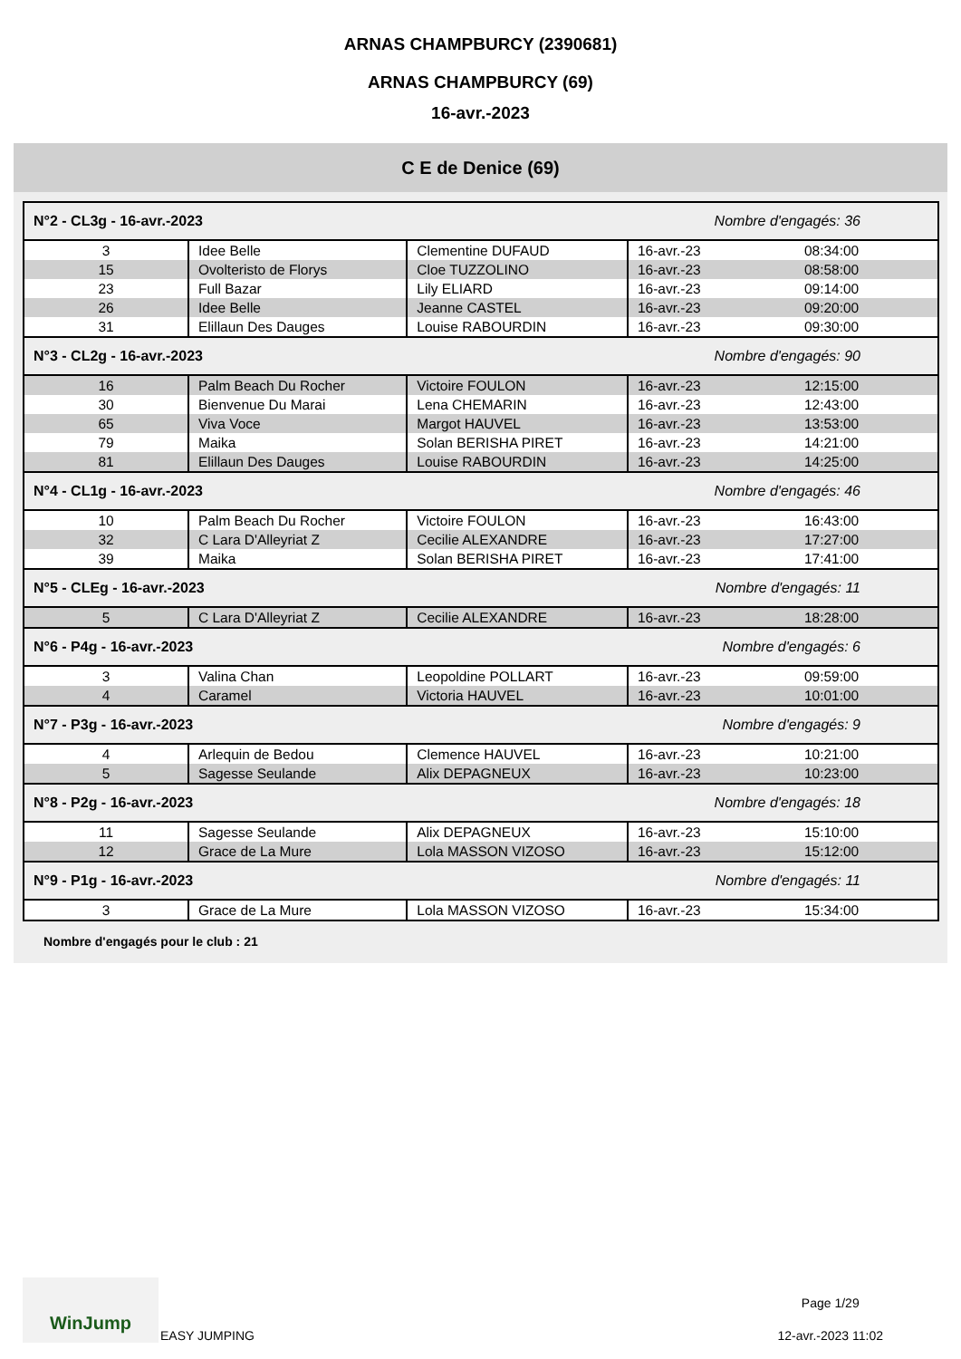ARNAS CHAMPBURCY (2390681)
ARNAS CHAMPBURCY (69)
16-avr.-2023
C E de Denice (69)
| N°2 - CL3g - 16-avr.-2023 | | | Nombre d'engagés: 36 | |
| 3 | Idee Belle | Clementine DUFAUD | 16-avr.-23 | 08:34:00 |
| 15 | Ovolteristo de Florys | Cloe TUZZOLINO | 16-avr.-23 | 08:58:00 |
| 23 | Full Bazar | Lily ELIARD | 16-avr.-23 | 09:14:00 |
| 26 | Idee Belle | Jeanne CASTEL | 16-avr.-23 | 09:20:00 |
| 31 | Elillaun Des Dauges | Louise RABOURDIN | 16-avr.-23 | 09:30:00 |
| N°3 - CL2g - 16-avr.-2023 | | | Nombre d'engagés: 90 | |
| 16 | Palm Beach Du Rocher | Victoire FOULON | 16-avr.-23 | 12:15:00 |
| 30 | Bienvenue Du Marai | Lena CHEMARIN | 16-avr.-23 | 12:43:00 |
| 65 | Viva Voce | Margot HAUVEL | 16-avr.-23 | 13:53:00 |
| 79 | Maika | Solan BERISHA PIRET | 16-avr.-23 | 14:21:00 |
| 81 | Elillaun Des Dauges | Louise RABOURDIN | 16-avr.-23 | 14:25:00 |
| N°4 - CL1g - 16-avr.-2023 | | | Nombre d'engagés: 46 | |
| 10 | Palm Beach Du Rocher | Victoire FOULON | 16-avr.-23 | 16:43:00 |
| 32 | C Lara D'Alleyriat Z | Cecilie ALEXANDRE | 16-avr.-23 | 17:27:00 |
| 39 | Maika | Solan BERISHA PIRET | 16-avr.-23 | 17:41:00 |
| N°5 - CLEg - 16-avr.-2023 | | | Nombre d'engagés: 11 | |
| 5 | C Lara D'Alleyriat Z | Cecilie ALEXANDRE | 16-avr.-23 | 18:28:00 |
| N°6 - P4g - 16-avr.-2023 | | | Nombre d'engagés: 6 | |
| 3 | Valina Chan | Leopoldine POLLART | 16-avr.-23 | 09:59:00 |
| 4 | Caramel | Victoria HAUVEL | 16-avr.-23 | 10:01:00 |
| N°7 - P3g - 16-avr.-2023 | | | Nombre d'engagés: 9 | |
| 4 | Arlequin de Bedou | Clemence HAUVEL | 16-avr.-23 | 10:21:00 |
| 5 | Sagesse Seulande | Alix DEPAGNEUX | 16-avr.-23 | 10:23:00 |
| N°8 - P2g - 16-avr.-2023 | | | Nombre d'engagés: 18 | |
| 11 | Sagesse Seulande | Alix DEPAGNEUX | 16-avr.-23 | 15:10:00 |
| 12 | Grace de La Mure | Lola MASSON VIZOSO | 16-avr.-23 | 15:12:00 |
| N°9 - P1g - 16-avr.-2023 | | | Nombre d'engagés: 11 | |
| 3 | Grace de La Mure | Lola MASSON VIZOSO | 16-avr.-23 | 15:34:00 |
Nombre d'engagés pour le club : 21
WinJump
EASY JUMPING
Page 1/29
12-avr.-2023 11:02